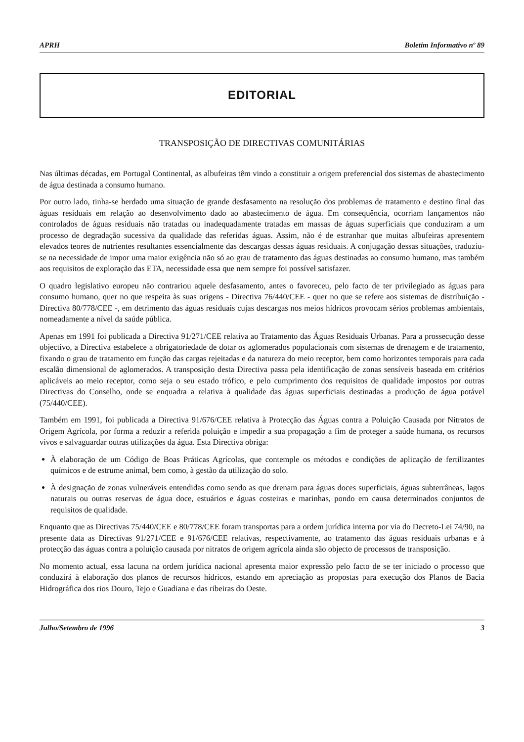APRH Boletim Informativo nº 89
EDITORIAL
TRANSPOSIÇÃO DE DIRECTIVAS COMUNITÁRIAS
Nas últimas décadas, em Portugal Continental, as albufeiras têm vindo a constituir a origem preferencial dos sistemas de abastecimento de água destinada a consumo humano.
Por outro lado, tinha-se herdado uma situação de grande desfasamento na resolução dos problemas de tratamento e destino final das águas residuais em relação ao desenvolvimento dado ao abastecimento de água. Em consequência, ocorriam lançamentos não controlados de águas residuais não tratadas ou inadequadamente tratadas em massas de águas superficiais que conduziram a um processo de degradação sucessiva da qualidade das referidas águas. Assim, não é de estranhar que muitas albufeiras apresentem elevados teores de nutrientes resultantes essencialmente das descargas dessas águas residuais. A conjugação dessas situações, traduziu-se na necessidade de impor uma maior exigência não só ao grau de tratamento das águas destinadas ao consumo humano, mas também aos requisitos de exploração das ETA, necessidade essa que nem sempre foi possível satisfazer.
O quadro legislativo europeu não contrariou aquele desfasamento, antes o favoreceu, pelo facto de ter privilegiado as águas para consumo humano, quer no que respeita às suas origens - Directiva 76/440/CEE - quer no que se refere aos sistemas de distribuição - Directiva 80/778/CEE -, em detrimento das águas residuais cujas descargas nos meios hídricos provocam sérios problemas ambientais, nomeadamente a nível da saúde pública.
Apenas em 1991 foi publicada a Directiva 91/271/CEE relativa ao Tratamento das Águas Residuais Urbanas. Para a prossecução desse objectivo, a Directiva estabelece a obrigatoriedade de dotar os aglomerados populacionais com sistemas de drenagem e de tratamento, fixando o grau de tratamento em função das cargas rejeitadas e da natureza do meio receptor, bem como horizontes temporais para cada escalão dimensional de aglomerados. A transposição desta Directiva passa pela identificação de zonas sensíveis baseada em critérios aplicáveis ao meio receptor, como seja o seu estado trófico, e pelo cumprimento dos requisitos de qualidade impostos por outras Directivas do Conselho, onde se enquadra a relativa à qualidade das águas superficiais destinadas a produção de água potável (75/440/CEE).
Também em 1991, foi publicada a Directiva 91/676/CEE relativa à Protecção das Águas contra a Poluição Causada por Nitratos de Origem Agrícola, por forma a reduzir a referida poluição e impedir a sua propagação a fim de proteger a saúde humana, os recursos vivos e salvaguardar outras utilizações da água. Esta Directiva obriga:
À elaboração de um Código de Boas Práticas Agrícolas, que contemple os métodos e condições de aplicação de fertilizantes químicos e de estrume animal, bem como, à gestão da utilização do solo.
À designação de zonas vulneráveis entendidas como sendo as que drenam para águas doces superficiais, águas subterrâneas, lagos naturais ou outras reservas de água doce, estuários e águas costeiras e marinhas, pondo em causa determinados conjuntos de requisitos de qualidade.
Enquanto que as Directivas 75/440/CEE e 80/778/CEE foram transportas para a ordem jurídica interna por via do Decreto-Lei 74/90, na presente data as Directivas 91/271/CEE e 91/676/CEE relativas, respectivamente, ao tratamento das águas residuais urbanas e à protecção das águas contra a poluição causada por nitratos de origem agrícola ainda são objecto de processos de transposição.
No momento actual, essa lacuna na ordem jurídica nacional apresenta maior expressão pelo facto de se ter iniciado o processo que conduzirá à elaboração dos planos de recursos hídricos, estando em apreciação as propostas para execução dos Planos de Bacia Hidrográfica dos rios Douro, Tejo e Guadiana e das ribeiras do Oeste.
Julho/Setembro de 1996 3